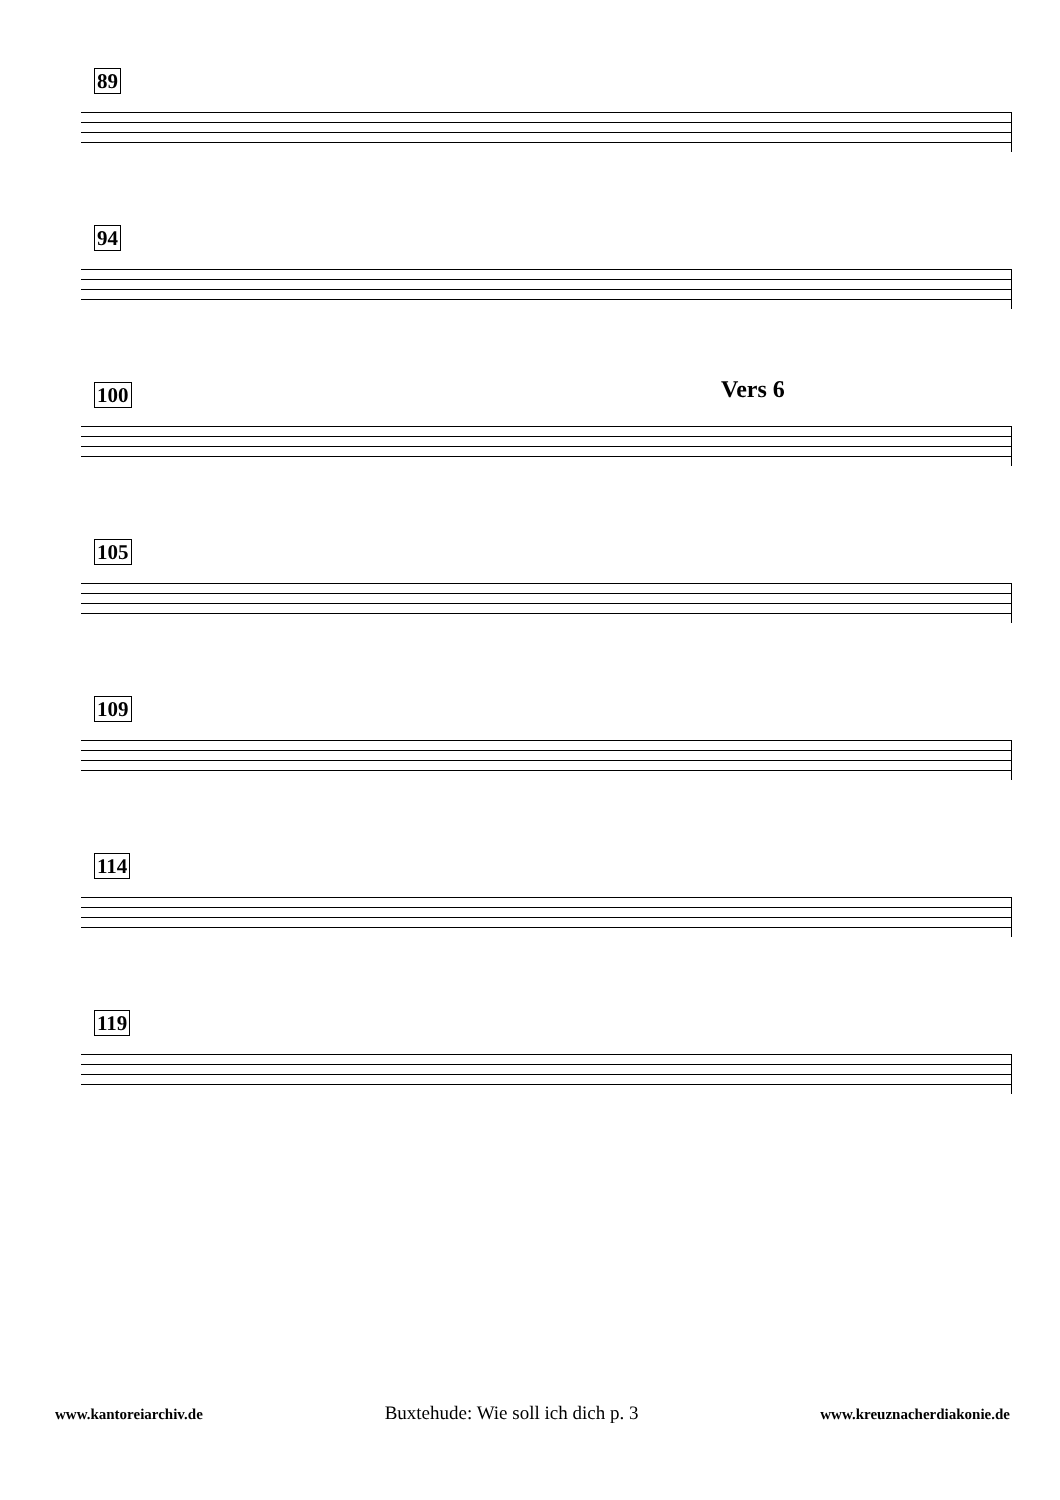89
94
100 Vers 6
105
109
114
119
www.kantoreiarchiv.de Buxtehude: Wie soll ich dich p. 3 www.kreuznacherdiakonie.de